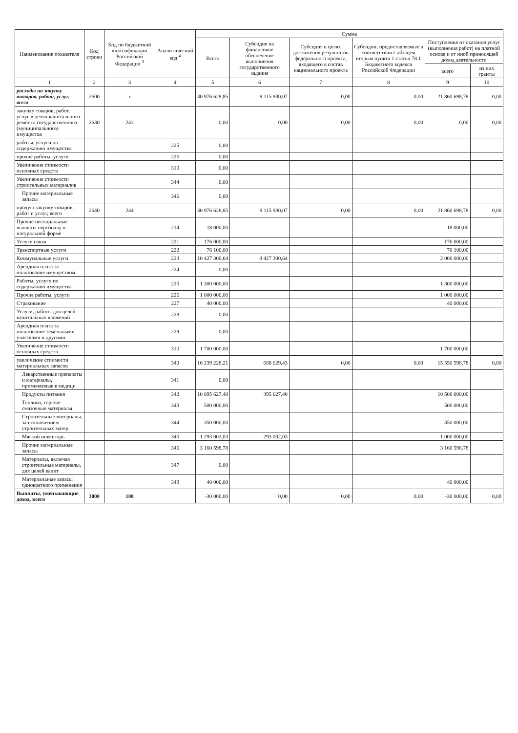| Наименование показателя | Код строки | Код по бюджетной классификации Российской Федерации <sup>3</sup> | Аналитический код <sup>4</sup> | Сумма | | | | | |
| --- | --- | --- | --- | --- | --- | --- | --- | --- | --- |
| | | | | Всего | Субсидия на финансовое обеспечение выполнения государственного задания | Субсидия в целях достижения результатов федерального проекта, входящего в состав национального проекта | Субсидии, предоставляемые в соответствии с абзацем вторым пункта 1 статьи 78.1 Бюджетного кодекса Российской Федерации | Поступления от оказания услуг (выполнения работ) на платной основе и от иной приносящей доход деятельности | |
| | | | | | | | | всего | из них гранты |
| 1 | 2 | 3 | 4 | 5 | 6 | 7 | 8 | 9 | 10 |
| расходы на закупку товаров, работ, услуг, всего | 2600 | x | | 30 976 628,85 | 9 115 930,07 | 0,00 | 0,00 | 21 860 698,78 | 0,00 |
| закупку товаров, работ, услуг в целях капитального ремонта государственного (муниципального) имущества | 2630 | 243 | | 0,00 | 0,00 | 0,00 | 0,00 | 0,00 | 0,00 |
| работы, услуги по содержанию имущества | | | 225 | 0,00 | | | | | |
| прочие работы, услуги | | | 226 | 0,00 | | | | | |
| Увеличение стоимости основных средств | | | 310 | 0,00 | | | | | |
| Увеличение стоимости строительных материалов | | | 344 | 0,00 | | | | | |
| Прочие материальные запасы | | | 346 | 0,00 | | | | | |
| прочую закупку товаров, работ и услуг, всего | 2640 | 244 | | 30 976 628,85 | 9 115 930,07 | 0,00 | 0,00 | 21 860 698,78 | 0,00 |
| Прочие несоциальные выплаты персоналу в натуральной форме | | | 214 | 18 000,00 | | | | 18 000,00 | |
| Услуги связи | | | 221 | 176 000,00 | | | | 176 000,00 | |
| Транспортные услуги | | | 222 | 76 100,00 | | | | 76 100,00 | |
| Коммунальные услуги | | | 223 | 10 427 300,64 | 8 427 300,64 | | | 2 000 000,00 | |
| Арендная плата за пользование имуществом | | | 224 | 0,00 | | | | | |
| Работы, услуги по содержанию имущества | | | 225 | 1 300 000,00 | | | | 1 300 000,00 | |
| Прочие работы, услуги | | | 226 | 1 000 000,00 | | | | 1 000 000,00 | |
| Страхование | | | 227 | 40 000,00 | | | | 40 000,00 | |
| Услуги, работы для целей капитальных вложений | | | 228 | 0,00 | | | | | |
| Арендная плата за пользование земельными участками и другими | | | 229 | 0,00 | | | | | |
| Увеличение стоимости основных средств | | | 310 | 1 700 000,00 | | | | 1 700 000,00 | |
| увеличение стоимости материальных запасов | | | 340 | 16 239 228,21 | 688 629,43 | 0,00 | 0,00 | 15 550 598,78 | 0,00 |
| Лекарственные препараты и материалы, применяемые в медици | | | 341 | 0,00 | | | | | |
| Продукты питания | | | 342 | 10 895 627,40 | 395 627,40 | | | 10 500 000,00 | |
| Топливо, горюче-смазочные материалы | | | 343 | 500 000,00 | | | | 500 000,00 | |
| Строительные материалы, за исключением строительных матер | | | 344 | 350 000,00 | | | | 350 000,00 | |
| Мягкий инвентарь | | | 345 | 1 293 002,03 | 293 002,03 | | | 1 000 000,00 | |
| Прочие материальные запасы | | | 346 | 3 160 598,78 | | | | 3 160 598,78 | |
| Материалы, включая строительные материалы, для целей капит | | | 347 | 0,00 | | | | | |
| Материальные запасы однократного применения | | | 349 | 40 000,00 | | | | 40 000,00 | |
| Выплаты, уменьшающие доход, всего | 3000 | 100 | | -30 000,00 | 0,00 | 0,00 | 0,00 | -30 000,00 | 0,00 |